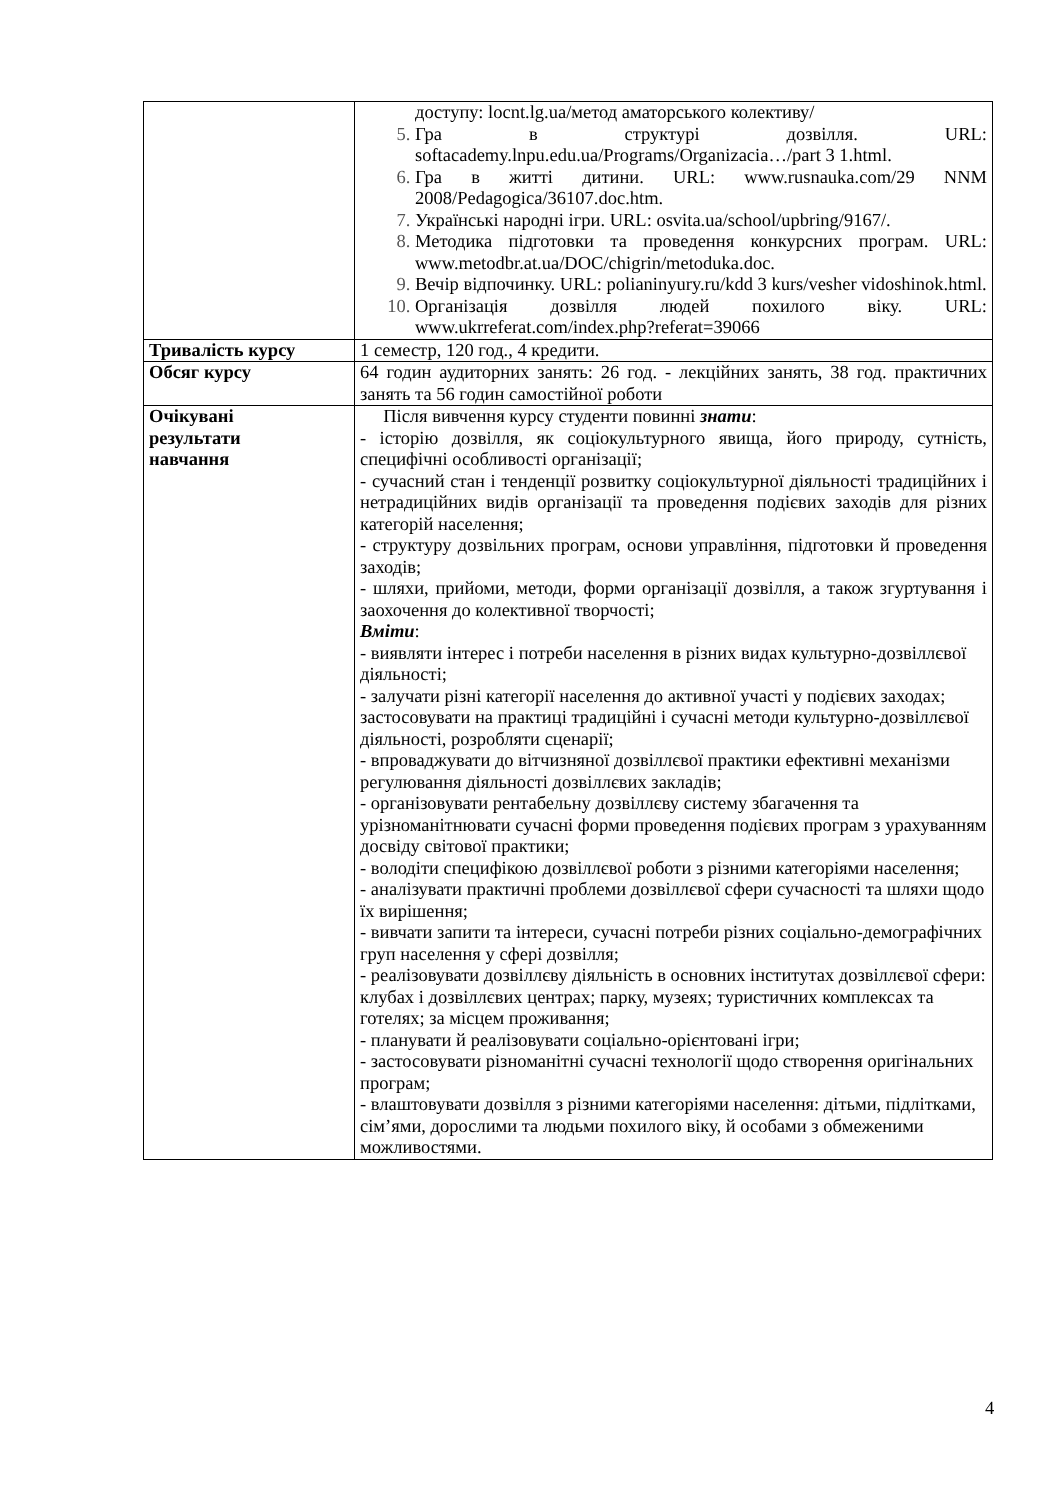| | доступу: locnt.lg.ua/метод аматорського колективу/ Гра в структурі дозвілля. URL: softacademy.lnpu.edu.ua/Programs/Organizacia…/part 3 1.html. Гра в житті дитини. URL: www.rusnauka.com/29 NNM 2008/Pedagogica/36107.doc.htm. Українські народні ігри. URL: osvita.ua/school/upbring/9167/. Методика підготовки та проведення конкурсних програм. URL: www.metodbr.at.ua/DOC/chigrin/metoduka.doc. Вечір відпочинку. URL: polianinyury.ru/kdd 3 kurs/vesher vidoshinok.html. Організація дозвілля людей похилого віку. URL: www.ukrreferat.com/index.php?referat=39066 |
| Тривалість курсу | 1 семестр, 120 год., 4 кредити. |
| Обсяг курсу | 64 годин аудиторних занять: 26 год. - лекційних занять, 38 год. практичних занять та 56 годин самостійної роботи |
| Очікувані результати навчання | Після вивчення курсу студенти повинні знати : - історію дозвілля, як соціокультурного явища, його природу, сутність, специфічні особливості організації; - сучасний стан і тенденції розвитку соціокультурної діяльності традиційних і нетрадиційних видів організації та проведення подієвих заходів для різних категорій населення; - структуру дозвільних програм, основи управління, підготовки й проведення заходів; - шляхи, прийоми, методи, форми організації дозвілля, а також згуртування і заохочення до колективної творчості; Вміти : - виявляти інтерес і потреби населення в різних видах культурно-дозвіллєвої діяльності; - залучати різні категорії населення до активної участі у подієвих заходах; застосовувати на практиці традиційні і сучасні методи культурно-дозвіллєвої діяльності, розробляти сценарії; - впроваджувати до вітчизняної дозвіллєвої практики ефективні механізми регулювання діяльності дозвіллєвих закладів; - організовувати рентабельну дозвіллєву систему збагачення та урізноманітнювати сучасні форми проведення подієвих програм з урахуванням досвіду світової практики; - володіти специфікою дозвіллєвої роботи з різними категоріями населення; - аналізувати практичні проблеми дозвіллєвої сфери сучасності та шляхи щодо їх вирішення; - вивчати запити та інтереси, сучасні потреби різних соціально-демографічних груп населення у сфері дозвілля; - реалізовувати дозвіллєву діяльність в основних інститутах дозвіллєвої сфери: клубах і дозвіллєвих центрах; парку, музеях; туристичних комплексах та готелях; за місцем проживання; - планувати й реалізовувати соціально-орієнтовані ігри; - застосовувати різноманітні сучасні технології щодо створення оригінальних програм; - влаштовувати дозвілля з різними категоріями населення: дітьми, підлітками, сім’ями, дорослими та людьми похилого віку, й особами з обмеженими можливостями. |
4